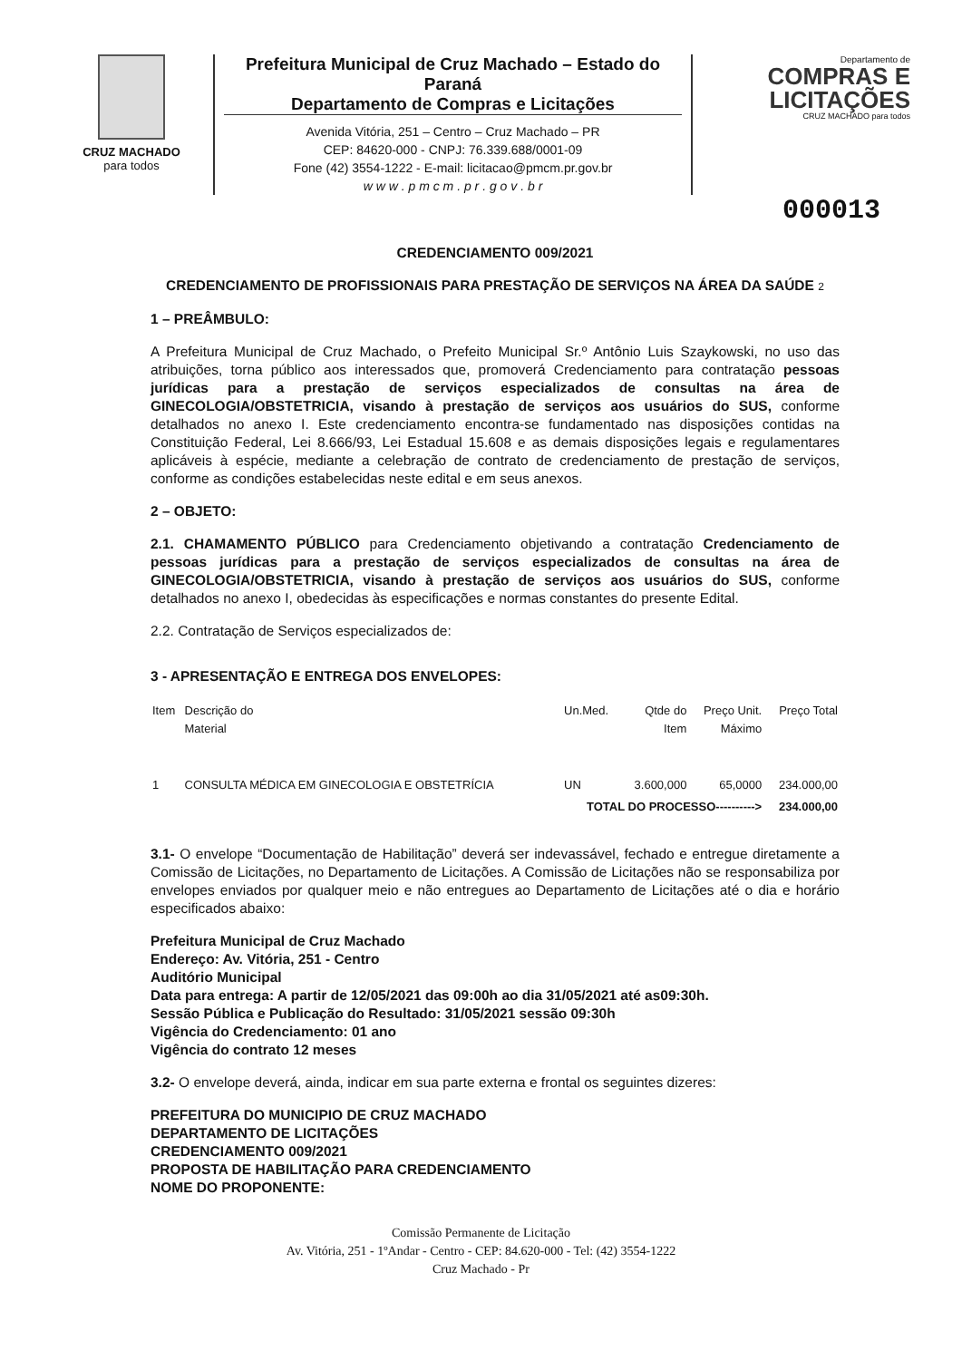CRUZ MACHADO
para todos
Prefeitura Municipal de Cruz Machado – Estado do Paraná
Departamento de Compras e Licitações
Avenida Vitória, 251 – Centro – Cruz Machado – PR
CEP: 84620-000 - CNPJ: 76.339.688/0001-09
Fone (42) 3554-1222 - E-mail: licitacao@pmcm.pr.gov.br
w w w . p m c m . p r . g o v . b r
Departamento de
COMPRAS E
LICITAÇÕES
CRUZ MACHADO para todos
000013
CREDENCIAMENTO 009/2021
CREDENCIAMENTO DE PROFISSIONAIS PARA PRESTAÇÃO DE SERVIÇOS NA ÁREA DA SAÚDE 2
1 – PREÂMBULO:
A Prefeitura Municipal de Cruz Machado, o Prefeito Municipal Sr.º Antônio Luis Szaykowski, no uso das atribuições, torna público aos interessados que, promoverá Credenciamento para contratação pessoas jurídicas para a prestação de serviços especializados de consultas na área de GINECOLOGIA/OBSTETRICIA, visando à prestação de serviços aos usuários do SUS, conforme detalhados no anexo I. Este credenciamento encontra-se fundamentado nas disposições contidas na Constituição Federal, Lei 8.666/93, Lei Estadual 15.608 e as demais disposições legais e regulamentares aplicáveis à espécie, mediante a celebração de contrato de credenciamento de prestação de serviços, conforme as condições estabelecidas neste edital e em seus anexos.
2 – OBJETO:
2.1. CHAMAMENTO PÚBLICO para Credenciamento objetivando a contratação Credenciamento de pessoas jurídicas para a prestação de serviços especializados de consultas na área de GINECOLOGIA/OBSTETRICIA, visando à prestação de serviços aos usuários do SUS, conforme detalhados no anexo I, obedecidas às especificações e normas constantes do presente Edital.
2.2. Contratação de Serviços especializados de:
3 - APRESENTAÇÃO E ENTREGA DOS ENVELOPES:
| Item | Descrição do Material | Un.Med. | Qtde do Item | Preço Unit. Máximo | Preço Total |
| --- | --- | --- | --- | --- | --- |
| 1 | CONSULTA MÉDICA EM GINECOLOGIA E OBSTETRÍCIA | UN | 3.600,000 | 65,0000 | 234.000,00 |
| TOTAL DO PROCESSO----------> | | | | | 234.000,00 |
3.1- O envelope “Documentação de Habilitação” deverá ser indevassável, fechado e entregue diretamente a Comissão de Licitações, no Departamento de Licitações. A Comissão de Licitações não se responsabiliza por envelopes enviados por qualquer meio e não entregues ao Departamento de Licitações até o dia e horário especificados abaixo:
Prefeitura Municipal de Cruz Machado
Endereço: Av. Vitória, 251 - Centro
Auditório Municipal
Data para entrega: A partir de 12/05/2021 das 09:00h ao dia 31/05/2021 até as09:30h.
Sessão Pública e Publicação do Resultado: 31/05/2021 sessão 09:30h
Vigência do Credenciamento: 01 ano
Vigência do contrato 12 meses
3.2- O envelope deverá, ainda, indicar em sua parte externa e frontal os seguintes dizeres:
PREFEITURA DO MUNICIPIO DE CRUZ MACHADO
DEPARTAMENTO DE LICITAÇÕES
CREDENCIAMENTO 009/2021
PROPOSTA DE HABILITAÇÃO PARA CREDENCIAMENTO
NOME DO PROPONENTE:
Comissão Permanente de Licitação
Av. Vitória, 251 - 1ºAndar - Centro - CEP: 84.620-000 - Tel: (42) 3554-1222
Cruz Machado - Pr